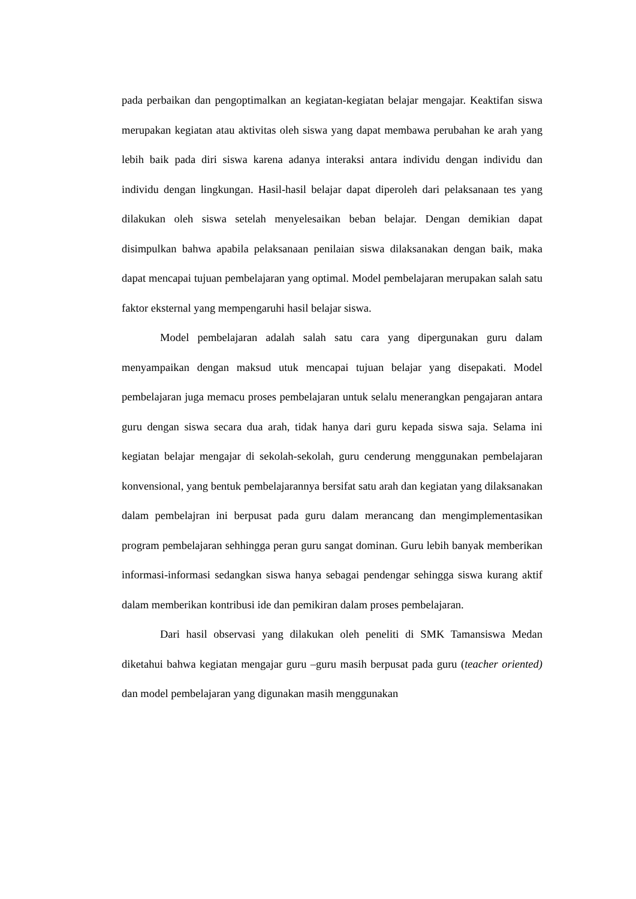pada perbaikan dan pengoptimalkan an kegiatan-kegiatan belajar mengajar. Keaktifan siswa merupakan kegiatan atau aktivitas oleh siswa yang dapat membawa perubahan ke arah yang lebih baik pada diri siswa karena adanya interaksi antara individu dengan individu dan individu dengan lingkungan. Hasil-hasil belajar dapat diperoleh dari pelaksanaan tes yang dilakukan oleh siswa setelah menyelesaikan beban belajar. Dengan demikian dapat disimpulkan bahwa apabila pelaksanaan penilaian siswa dilaksanakan dengan baik, maka dapat mencapai tujuan pembelajaran yang optimal. Model pembelajaran merupakan salah satu faktor eksternal yang mempengaruhi hasil belajar siswa.
Model pembelajaran adalah salah satu cara yang dipergunakan guru dalam menyampaikan dengan maksud utuk mencapai tujuan belajar yang disepakati. Model pembelajaran juga memacu proses pembelajaran untuk selalu menerangkan pengajaran antara guru dengan siswa secara dua arah, tidak hanya dari guru kepada siswa saja. Selama ini kegiatan belajar mengajar di sekolah-sekolah, guru cenderung menggunakan pembelajaran konvensional, yang bentuk pembelajarannya bersifat satu arah dan kegiatan yang dilaksanakan dalam pembelajran ini berpusat pada guru dalam merancang dan mengimplementasikan program pembelajaran sehhingga peran guru sangat dominan. Guru lebih banyak memberikan informasi-informasi sedangkan siswa hanya sebagai pendengar sehingga siswa kurang aktif dalam memberikan kontribusi ide dan pemikiran dalam proses pembelajaran.
Dari hasil observasi yang dilakukan oleh peneliti di SMK Tamansiswa Medan diketahui bahwa kegiatan mengajar guru –guru masih berpusat pada guru (teacher oriented) dan model pembelajaran yang digunakan masih menggunakan